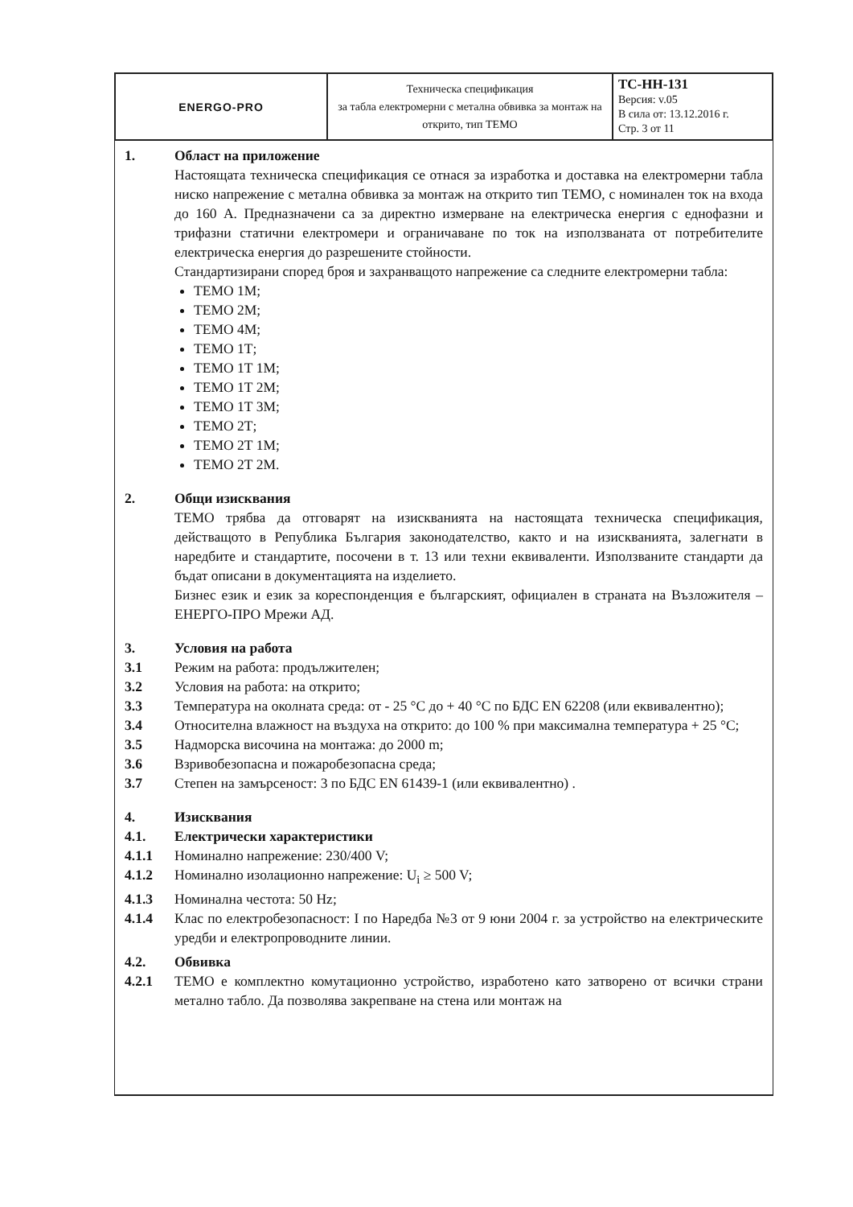| ENERGO-PRO | Техническа спецификация за табла електромерни с метална обвивка за монтаж на открито, тип ТЕМО | TC-HH-131 Версия: v.05 В сила от: 13.12.2016 г. Стр. 3 от 11 |
1. Област на приложение
Настоящата техническа спецификация се отнася за изработка и доставка на електромерни табла ниско напрежение с метална обвивка за монтаж на открито тип ТЕМО, с номинален ток на входа до 160 А. Предназначени са за директно измерване на електрическа енергия с еднофазни и трифазни статични електромери и ограничаване по ток на използваната от потребителите електрическа енергия до разрешените стойности.
Стандартизирани според броя и захранващото напрежение са следните електромерни табла:
ТЕМО 1М;
ТЕМО 2М;
ТЕМО 4М;
ТЕМО 1Т;
ТЕМО 1Т 1М;
ТЕМО 1Т 2М;
ТЕМО 1Т 3М;
ТЕМО 2Т;
ТЕМО 2Т 1М;
ТЕМО 2Т 2М.
2. Общи изисквания
ТЕМО трябва да отговарят на изискванията на настоящата техническа спецификация, действащото в Република България законодателство, както и на изискванията, залегнати в наредбите и стандартите, посочени в т. 13 или техни еквиваленти. Използваните стандарти да бъдат описани в документацията на изделието.
Бизнес език и език за кореспонденция е българският, официален в страната на Възложителя – ЕНЕРГО-ПРО Мрежи АД.
3. Условия на работа
3.1 Режим на работа: продължителен;
3.2 Условия на работа: на открито;
3.3 Температура на околната среда: от - 25 °С до + 40 °С по БДС EN 62208 (или еквивалентно);
3.4 Относителна влажност на въздуха на открито: до 100 % при максимална температура + 25 °С;
3.5 Надморска височина на монтажа: до 2000 m;
3.6 Взривобезопасна и пожаробезопасна среда;
3.7 Степен на замърсеност: 3 по БДС EN 61439-1 (или еквивалентно) .
4. Изисквания
4.1. Електрически характеристики
4.1.1 Номинално напрежение: 230/400 V;
4.1.2 Номинално изолационно напрежение: U<sub>i</sub> ≥ 500 V;
4.1.3 Номинална честота: 50 Hz;
4.1.4 Клас по електробезопасност: I по Наредба №3 от 9 юни 2004 г. за устройство на електрическите уредби и електропроводните линии.
4.2. Обвивка
4.2.1 ТЕМО е комплектно комутационно устройство, изработено като затворено от всички страни метално табло. Да позволява закрепване на стена или монтаж на